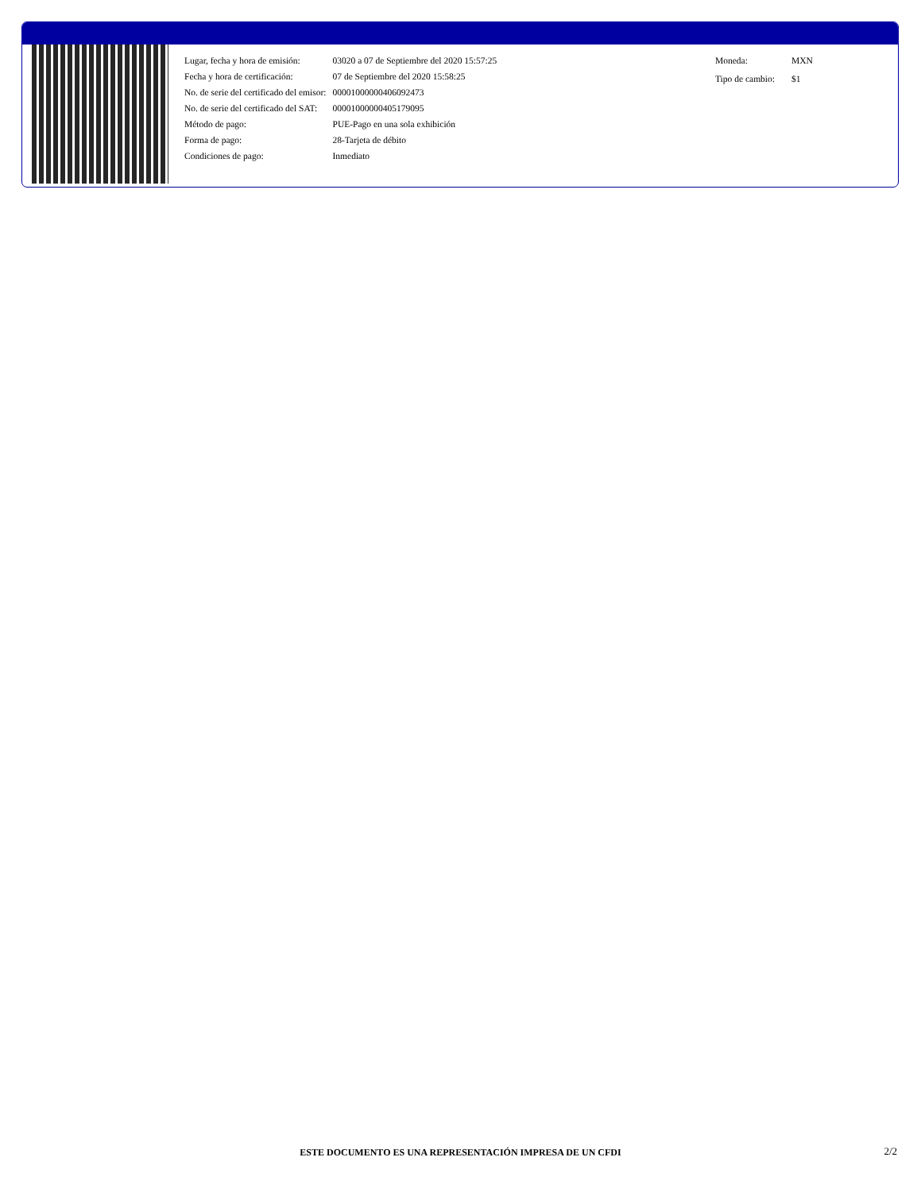| Lugar, fecha y hora de emisión: | 03020 a 07 de Septiembre del 2020 15:57:25 |
| Fecha y hora de certificación: | 07 de Septiembre del 2020 15:58:25 |
| No. de serie del certificado del emisor: | 00001000000406092473 |
| No. de serie del certificado del SAT: | 00001000000405179095 |
| Método de pago: | PUE-Pago en una sola exhibición |
| Forma de pago: | 28-Tarjeta de débito |
| Condiciones de pago: | Inmediato |
| Moneda: | MXN |
| Tipo de cambio: | $1 |
ESTE DOCUMENTO ES UNA REPRESENTACIÓN IMPRESA DE UN CFDI 2/2